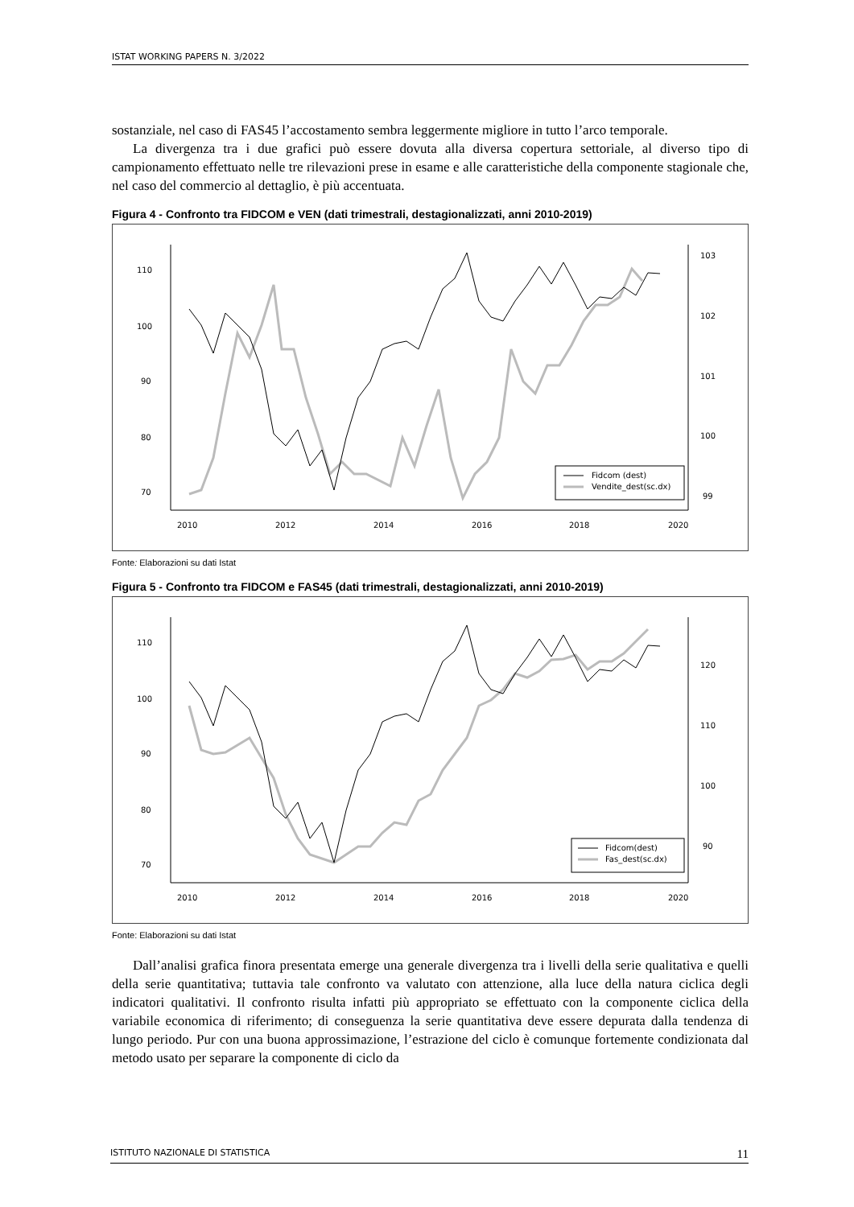ISTAT WORKING PAPERS N. 3/2022
sostanziale, nel caso di FAS45 l’accostamento sembra leggermente migliore in tutto l’arco temporale.
La divergenza tra i due grafici può essere dovuta alla diversa copertura settoriale, al diverso tipo di campionamento effettuato nelle tre rilevazioni prese in esame e alle caratteristiche della componente stagionale che, nel caso del commercio al dettaglio, è più accentuata.
Figura 4 - Confronto tra FIDCOM e VEN (dati trimestrali, destagionalizzati, anni 2010-2019)
110
100
90
80
70
103
102
101
100
99
2010
2012
2014
2016
2018
2020
Fidcom (dest)
Vendite_dest(sc.dx)
Fonte: Elaborazioni su dati Istat
Figura 5 - Confronto tra FIDCOM e FAS45 (dati trimestrali, destagionalizzati, anni 2010-2019)
110
100
90
80
70
120
110
100
90
2010
2012
2014
2016
2018
2020
Fidcom(dest)
Fas_dest(sc.dx)
Fonte: Elaborazioni su dati Istat
Dall’analisi grafica finora presentata emerge una generale divergenza tra i livelli della serie qualitativa e quelli della serie quantitativa; tuttavia tale confronto va valutato con attenzione, alla luce della natura ciclica degli indicatori qualitativi. Il confronto risulta infatti più appropriato se effettuato con la componente ciclica della variabile economica di riferimento; di conseguenza la serie quantitativa deve essere depurata dalla tendenza di lungo periodo. Pur con una buona approssimazione, l’estrazione del ciclo è comunque fortemente condizionata dal metodo usato per separare la componente di ciclo da
ISTITUTO NAZIONALE DI STATISTICA 11